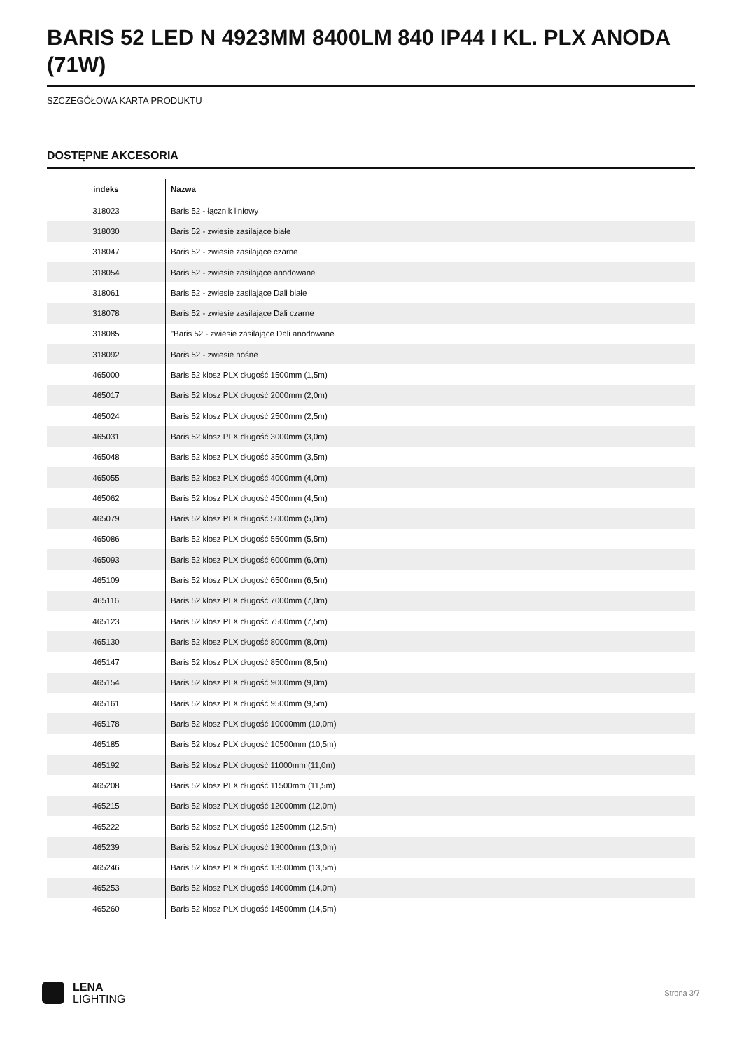BARIS 52 LED N 4923MM 8400LM 840 IP44 I KL. PLX ANODA (71W)
SZCZEGÓŁOWA KARTA PRODUKTU
DOSTĘPNE AKCESORIA
| indeks | Nazwa |
| --- | --- |
| 318023 | Baris 52 - łącznik liniowy |
| 318030 | Baris 52 - zwiesie zasilające białe |
| 318047 | Baris 52 - zwiesie zasilające czarne |
| 318054 | Baris 52 - zwiesie zasilające anodowane |
| 318061 | Baris 52 - zwiesie zasilające Dali białe |
| 318078 | Baris 52 - zwiesie zasilające Dali czarne |
| 318085 | "Baris 52 - zwiesie zasilające Dali anodowane |
| 318092 | Baris 52 - zwiesie nośne |
| 465000 | Baris 52 klosz PLX długość 1500mm (1,5m) |
| 465017 | Baris 52 klosz PLX długość 2000mm (2,0m) |
| 465024 | Baris 52 klosz PLX długość 2500mm (2,5m) |
| 465031 | Baris 52 klosz PLX długość 3000mm (3,0m) |
| 465048 | Baris 52 klosz PLX długość 3500mm (3,5m) |
| 465055 | Baris 52 klosz PLX długość 4000mm (4,0m) |
| 465062 | Baris 52 klosz PLX długość 4500mm (4,5m) |
| 465079 | Baris 52 klosz PLX długość 5000mm (5,0m) |
| 465086 | Baris 52 klosz PLX długość 5500mm (5,5m) |
| 465093 | Baris 52 klosz PLX długość 6000mm (6,0m) |
| 465109 | Baris 52 klosz PLX długość 6500mm (6,5m) |
| 465116 | Baris 52 klosz PLX długość 7000mm (7,0m) |
| 465123 | Baris 52 klosz PLX długość 7500mm (7,5m) |
| 465130 | Baris 52 klosz PLX długość 8000mm (8,0m) |
| 465147 | Baris 52 klosz PLX długość 8500mm (8,5m) |
| 465154 | Baris 52 klosz PLX długość 9000mm (9,0m) |
| 465161 | Baris 52 klosz PLX długość 9500mm (9,5m) |
| 465178 | Baris 52 klosz PLX długość 10000mm (10,0m) |
| 465185 | Baris 52 klosz PLX długość 10500mm (10,5m) |
| 465192 | Baris 52 klosz PLX długość 11000mm (11,0m) |
| 465208 | Baris 52 klosz PLX długość 11500mm (11,5m) |
| 465215 | Baris 52 klosz PLX długość 12000mm (12,0m) |
| 465222 | Baris 52 klosz PLX długość 12500mm (12,5m) |
| 465239 | Baris 52 klosz PLX długość 13000mm (13,0m) |
| 465246 | Baris 52 klosz PLX długość 13500mm (13,5m) |
| 465253 | Baris 52 klosz PLX długość 14000mm (14,0m) |
| 465260 | Baris 52 klosz PLX długość 14500mm (14,5m) |
LENA
LIGHTING
Strona 3/7